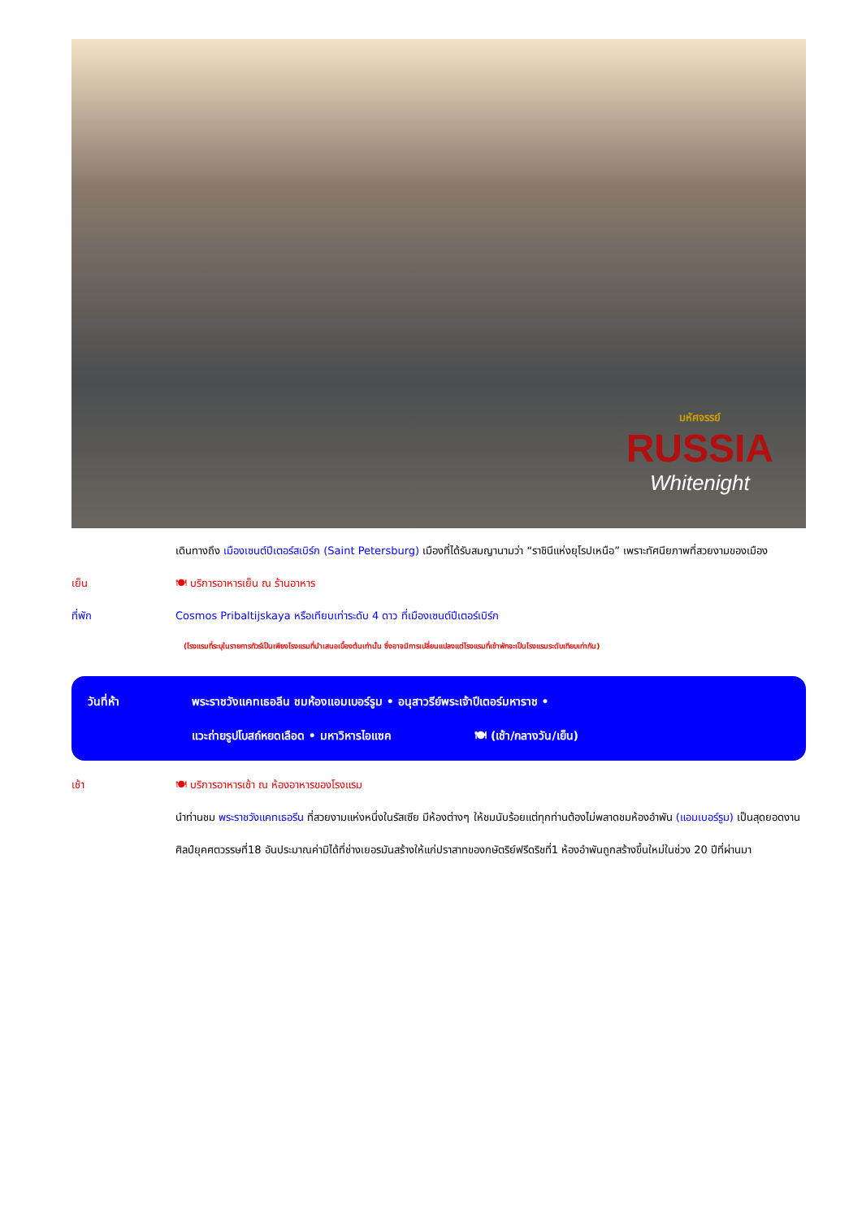มหัศจรรย์
RUSSIA
Whitenight
เดินทางถึง เมืองเซนต์ปีเตอร์สเบิร์ก (Saint Petersburg) เมืองที่ได้รับสมญานามว่า “ราชินีแห่งยุโรปเหนือ” เพราะทัศนียภาพที่สวยงามของเมือง
เย็น 🍽 บริการอาหารเย็น ณ ร้านอาหาร
ที่พัก Cosmos Pribaltijskaya หรือเทียบเท่าระดับ 4 ดาว ที่เมืองเซนต์ปีเตอร์เบิร์ก
(โรงแรมที่ระบุในรายการทัวร์เป็นเพียงโรงแรมที่นำเสนอเบื้องต้นเท่านั้น ซึ่งอาจมีการเปลี่ยนแปลงแต่โรงแรมที่เข้าพักจะเป็นโรงแรมระดับเทียบเท่ากัน)
วันที่ห้า พระราชวังแคทเธอลีน ชมห้องแอมเบอร์รูม • อนุสาวรีย์พระเจ้าปีเตอร์มหาราช •
แวะถ่ายรูปโบสถ์หยดเลือด • มหาวิหารไอแซค 🍽 (เช้า/กลางวัน/เย็น)
เช้า 🍽 บริการอาหารเช้า ณ ห้องอาหารของโรงแรม
นำท่านชม พระราชวังแคทเธอรีน ที่สวยงามแห่งหนึ่งในรัสเซีย มีห้องต่างๆ ให้ชมนับร้อยแต่ทุกท่านต้องไม่พลาดชมห้องอำพัน (แอมเบอร์รูม) เป็นสุดยอดงานศิลป์ยุคศตวรรษที่18 อันประมาณค่ามิได้ที่ช่างเยอรมันสร้างให้แก่ปราสาทของกษัตริย์ฟรีดริชที่1 ห้องอำพันถูกสร้างขึ้นใหม่ในช่วง 20 ปีที่ผ่านมา